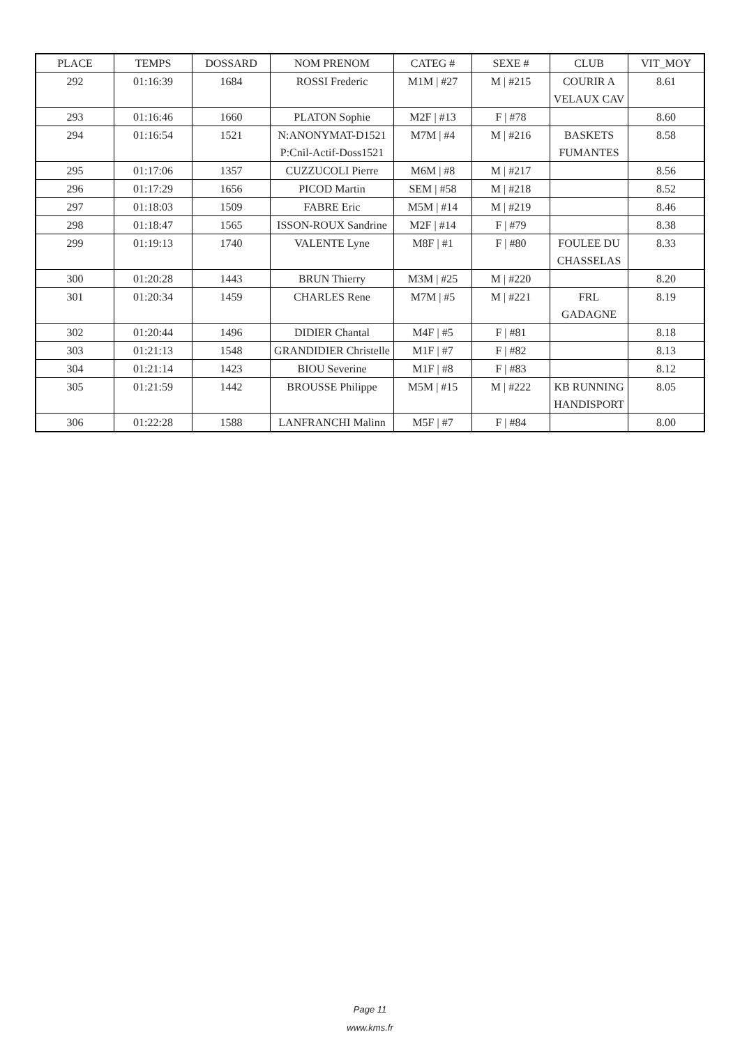| PLACE | TEMPS | DOSSARD | NOM PRENOM | CATEG # | SEXE # | CLUB | VIT_MOY |
| --- | --- | --- | --- | --- | --- | --- | --- |
| 292 | 01:16:39 | 1684 | ROSSI Frederic | M1M / #27 | M / #215 | COURIR A VELAUX CAV | 8.61 |
| 293 | 01:16:46 | 1660 | PLATON Sophie | M2F / #13 | F / #78 | | 8.60 |
| 294 | 01:16:54 | 1521 | N:ANONYMAT-D1521 P:Cnil-Actif-Doss1521 | M7M / #4 | M / #216 | BASKETS FUMANTES | 8.58 |
| 295 | 01:17:06 | 1357 | CUZZUCOLI Pierre | M6M / #8 | M / #217 | | 8.56 |
| 296 | 01:17:29 | 1656 | PICOD Martin | SEM / #58 | M / #218 | | 8.52 |
| 297 | 01:18:03 | 1509 | FABRE Eric | M5M / #14 | M / #219 | | 8.46 |
| 298 | 01:18:47 | 1565 | ISSON-ROUX Sandrine | M2F / #14 | F / #79 | | 8.38 |
| 299 | 01:19:13 | 1740 | VALENTE Lyne | M8F / #1 | F / #80 | FOULEE DU CHASSELAS | 8.33 |
| 300 | 01:20:28 | 1443 | BRUN Thierry | M3M / #25 | M / #220 | | 8.20 |
| 301 | 01:20:34 | 1459 | CHARLES Rene | M7M / #5 | M / #221 | FRL GADAGNE | 8.19 |
| 302 | 01:20:44 | 1496 | DIDIER Chantal | M4F / #5 | F / #81 | | 8.18 |
| 303 | 01:21:13 | 1548 | GRANDIDIER Christelle | M1F / #7 | F / #82 | | 8.13 |
| 304 | 01:21:14 | 1423 | BIOU Severine | M1F / #8 | F / #83 | | 8.12 |
| 305 | 01:21:59 | 1442 | BROUSSE Philippe | M5M / #15 | M / #222 | KB RUNNING HANDISPORT | 8.05 |
| 306 | 01:22:28 | 1588 | LANFRANCHI Malinn | M5F / #7 | F / #84 | | 8.00 |
Page 11
www.kms.fr